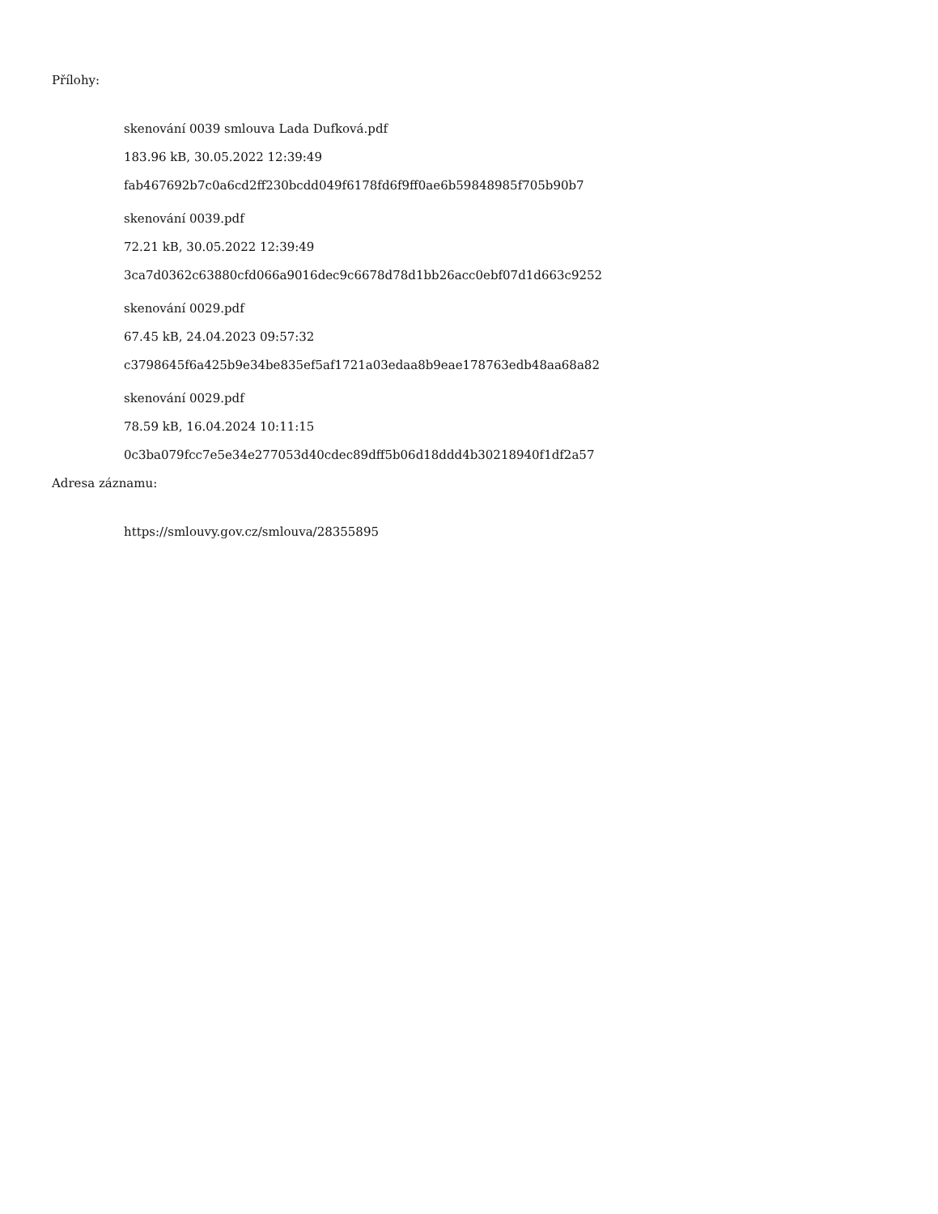Přílohy:
skenování 0039 smlouva Lada Dufková.pdf
183.96 kB, 30.05.2022 12:39:49
fab467692b7c0a6cd2ff230bcdd049f6178fd6f9ff0ae6b59848985f705b90b7
skenování 0039.pdf
72.21 kB, 30.05.2022 12:39:49
3ca7d0362c63880cfd066a9016dec9c6678d78d1bb26acc0ebf07d1d663c9252
skenování 0029.pdf
67.45 kB, 24.04.2023 09:57:32
c3798645f6a425b9e34be835ef5af1721a03edaa8b9eae178763edb48aa68a82
skenování 0029.pdf
78.59 kB, 16.04.2024 10:11:15
0c3ba079fcc7e5e34e277053d40cdec89dff5b06d18ddd4b30218940f1df2a57
Adresa záznamu:
https://smlouvy.gov.cz/smlouva/28355895